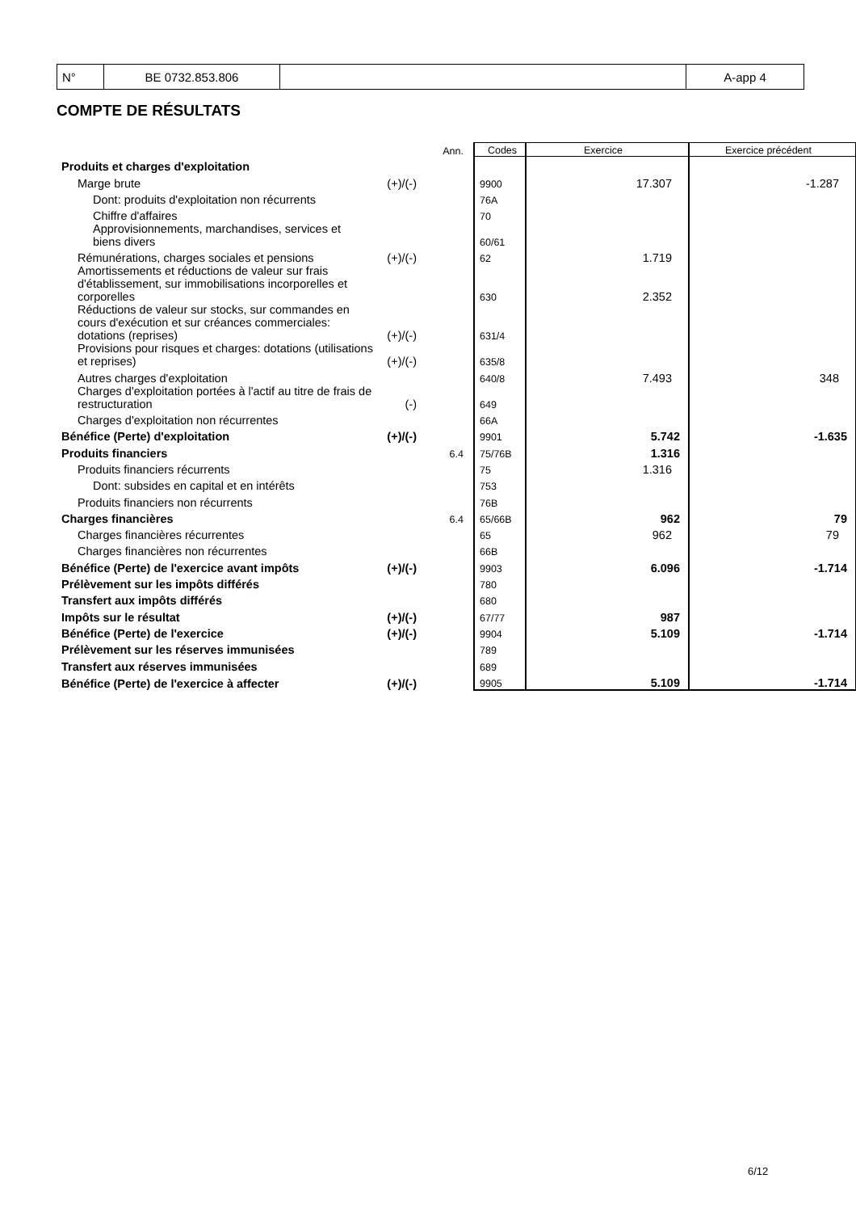| N° | BE 0732.853.806 | | A-app 4 |
COMPTE DE RÉSULTATS
| | | Ann. | Codes | Exercice | Exercice précédent |
| Produits et charges d'exploitation | | | | | |
| Marge brute | (+)/(-) | | 9900 | 17.307 | -1.287 |
| Dont: produits d'exploitation non récurrents | | | 76A | | |
| Chiffre d'affaires | | | 70 | | |
| Approvisionnements, marchandises, services et biens divers | | | 60/61 | | |
| Rémunérations, charges sociales et pensions | (+)/(-) | | 62 | 1.719 | |
| Amortissements et réductions de valeur sur frais d'établissement, sur immobilisations incorporelles et corporelles | | | 630 | 2.352 | |
| Réductions de valeur sur stocks, sur commandes en cours d'exécution et sur créances commerciales: dotations (reprises) | (+)/(-) | | 631/4 | | |
| Provisions pour risques et charges: dotations (utilisations et reprises) | (+)/(-) | | 635/8 | | |
| Autres charges d'exploitation | | | 640/8 | 7.493 | 348 |
| Charges d'exploitation portées à l'actif au titre de frais de restructuration | (-) | | 649 | | |
| Charges d'exploitation non récurrentes | | | 66A | | |
| Bénéfice (Perte) d'exploitation | (+)/(-) | | 9901 | 5.742 | -1.635 |
| Produits financiers | | 6.4 | 75/76B | 1.316 | |
| Produits financiers récurrents | | | 75 | 1.316 | |
| Dont: subsides en capital et en intérêts | | | 753 | | |
| Produits financiers non récurrents | | | 76B | | |
| Charges financières | | 6.4 | 65/66B | 962 | 79 |
| Charges financières récurrentes | | | 65 | 962 | 79 |
| Charges financières non récurrentes | | | 66B | | |
| Bénéfice (Perte) de l'exercice avant impôts | (+)/(-) | | 9903 | 6.096 | -1.714 |
| Prélèvement sur les impôts différés | | | 780 | | |
| Transfert aux impôts différés | | | 680 | | |
| Impôts sur le résultat | (+)/(-) | | 67/77 | 987 | |
| Bénéfice (Perte) de l'exercice | (+)/(-) | | 9904 | 5.109 | -1.714 |
| Prélèvement sur les réserves immunisées | | | 789 | | |
| Transfert aux réserves immunisées | | | 689 | | |
| Bénéfice (Perte) de l'exercice à affecter | (+)/(-) | | 9905 | 5.109 | -1.714 |
6/12